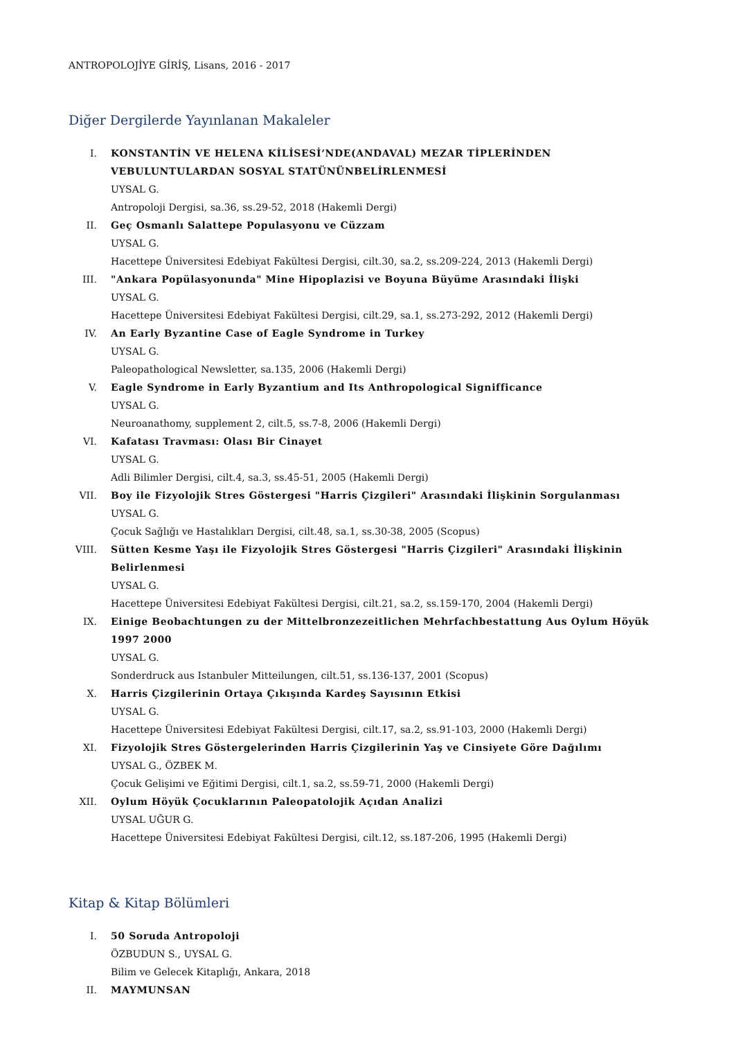ANTROPOLOJİYE GİRİŞ, Lisans, 2016 - 2017
Diğer Dergilerde Yayınlanan Makaleler
I. KONSTANTİN VE HELENA KİLİSESİ’NDE(ANDAVAL) MEZAR TİPLERİNDEN VEBULUNTULARDAN SOSYAL STATÜNÜNBELİRLENMESİ
UYSAL G.
Antropoloji Dergisi, sa.36, ss.29-52, 2018 (Hakemli Dergi)
II. Geç Osmanlı Salattepe Populasyonu ve Cüzzam
UYSAL G.
Hacettepe Üniversitesi Edebiyat Fakültesi Dergisi, cilt.30, sa.2, ss.209-224, 2013 (Hakemli Dergi)
III. "Ankara Popülasyonunda" Mine Hipoplazisi ve Boyuna Büyüme Arasındaki İlişki
UYSAL G.
Hacettepe Üniversitesi Edebiyat Fakültesi Dergisi, cilt.29, sa.1, ss.273-292, 2012 (Hakemli Dergi)
IV. An Early Byzantine Case of Eagle Syndrome in Turkey
UYSAL G.
Paleopathological Newsletter, sa.135, 2006 (Hakemli Dergi)
V. Eagle Syndrome in Early Byzantium and Its Anthropological Signifficance
UYSAL G.
Neuroanathomy, supplement 2, cilt.5, ss.7-8, 2006 (Hakemli Dergi)
VI. Kafatası Travması: Olası Bir Cinayet
UYSAL G.
Adli Bilimler Dergisi, cilt.4, sa.3, ss.45-51, 2005 (Hakemli Dergi)
VII. Boy ile Fizyolojik Stres Göstergesi "Harris Çizgileri" Arasındaki İlişkinin Sorgulanması
UYSAL G.
Çocuk Sağlığı ve Hastalıkları Dergisi, cilt.48, sa.1, ss.30-38, 2005 (Scopus)
VIII.
Sütten Kesme Yaşı ile Fizyolojik Stres Göstergesi "Harris Çizgileri" Arasındaki İlişkinin Belirlenmesi
UYSAL G.
Hacettepe Üniversitesi Edebiyat Fakültesi Dergisi, cilt.21, sa.2, ss.159-170, 2004 (Hakemli Dergi)
IX. Einige Beobachtungen zu der Mittelbronzezeitlichen Mehrfachbestattung Aus Oylum Höyük 1997 2000
UYSAL G.
Sonderdruck aus Istanbuler Mitteilungen, cilt.51, ss.136-137, 2001 (Scopus)
X. Harris Çizgilerinin Ortaya Çıkışında Kardeş Sayısının Etkisi
UYSAL G.
Hacettepe Üniversitesi Edebiyat Fakültesi Dergisi, cilt.17, sa.2, ss.91-103, 2000 (Hakemli Dergi)
XI. Fizyolojik Stres Göstergelerinden Harris Çizgilerinin Yaş ve Cinsiyete Göre Dağılımı
UYSAL G., ÖZBEK M.
Çocuk Gelişimi ve Eğitimi Dergisi, cilt.1, sa.2, ss.59-71, 2000 (Hakemli Dergi)
XII. Oylum Höyük Çocuklarının Paleopatolojik Açıdan Analizi
UYSAL UĞUR G.
Hacettepe Üniversitesi Edebiyat Fakültesi Dergisi, cilt.12, ss.187-206, 1995 (Hakemli Dergi)
Kitap & Kitap Bölümleri
I. 50 Soruda Antropoloji
ÖZBUDUN S., UYSAL G.
Bilim ve Gelecek Kitaplığı, Ankara, 2018
II. MAYMUNSAN